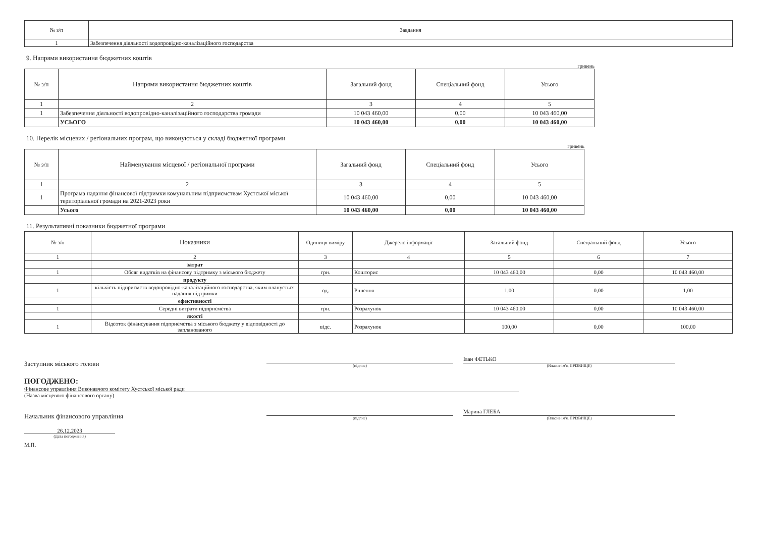| № з/п | Завдання |
| --- | --- |
| 1 | Забезпечення діяльності водопровідно-каналізаційного господарства |
9. Напрями використання бюджетних коштів
гривень
| № з/п | Напрями використання бюджетних коштів | Загальний фонд | Спеціальний фонд | Усього |
| --- | --- | --- | --- | --- |
| 1 | 2 | 3 | 4 | 5 |
| 1 | Забезпечення діяльності водопровідно-каналізаційного господарства громади | 10 043 460,00 | 0,00 | 10 043 460,00 |
| | УСЬОГО | 10 043 460,00 | 0,00 | 10 043 460,00 |
10. Перелік місцевих / регіональних програм, що виконуються у складі бюджетної програми
гривень
| № з/п | Найменування місцевої / регіональної програми | Загальний фонд | Спеціальний фонд | Усього |
| --- | --- | --- | --- | --- |
| 1 | 2 | 3 | 4 | 5 |
| 1 | Програма надання фінансової підтримки комунальним підприємствам Хустської міської територіальної громади на 2021-2023 роки | 10 043 460,00 | 0,00 | 10 043 460,00 |
| | Усього | 10 043 460,00 | 0,00 | 10 043 460,00 |
11. Результативні показники бюджетної програми
| № з/п | Показники | Одиниця виміру | Джерело інформації | Загальний фонд | Спеціальний фонд | Усього |
| --- | --- | --- | --- | --- | --- | --- |
| 1 | 2 | 3 | 4 | 5 | 6 | 7 |
| | затрат | | | | | |
| 1 | Обсяг видатків на фінансову підтримку з міського бюджету | грн. | Кошторис | 10 043 460,00 | 0,00 | 10 043 460,00 |
| | продукту | | | | | |
| 1 | кількість підприємств водопровідно-каналізаційного господарства, яким планується надання підтримки | од. | Рішення | 1,00 | 0,00 | 1,00 |
| | ефективності | | | | | |
| 1 | Середні витрати підприємства | грн. | Розрахунок | 10 043 460,00 | 0,00 | 10 043 460,00 |
| | якості | | | | | |
| 1 | Відсоток фінансування підприємства з міського бюджету у відповідності до запланованого | відс. | Розрахунок | 100,00 | 0,00 | 100,00 |
Заступник міського голови
(підпис)
Іван ФЕТЬКО
(Власне ім'я, ПРІЗВИЩЕ)
ПОГОДЖЕНО:
Фінансове управління Виконавчого комітету Хустської міської ради
(Назва місцевого фінансового органу)
Начальник фінансового управління
(підпис)
Марина ГЛЕБА
(Власне ім'я, ПРІЗВИЩЕ)
26.12.2023
(Дата погодження)
М.П.